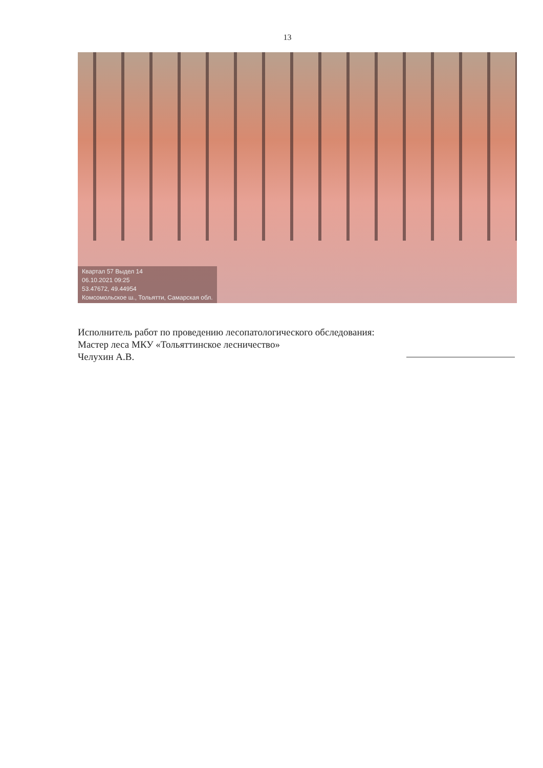13
Квартал 57 Выдел 14
06.10.2021 09:25
53.47672, 49.44954
Комсомольское ш., Тольятти, Самарская обл.
Исполнитель работ по проведению лесопатологического обследования:
Мастер леса МКУ «Тольяттинское лесничество»
Челухин А.В.